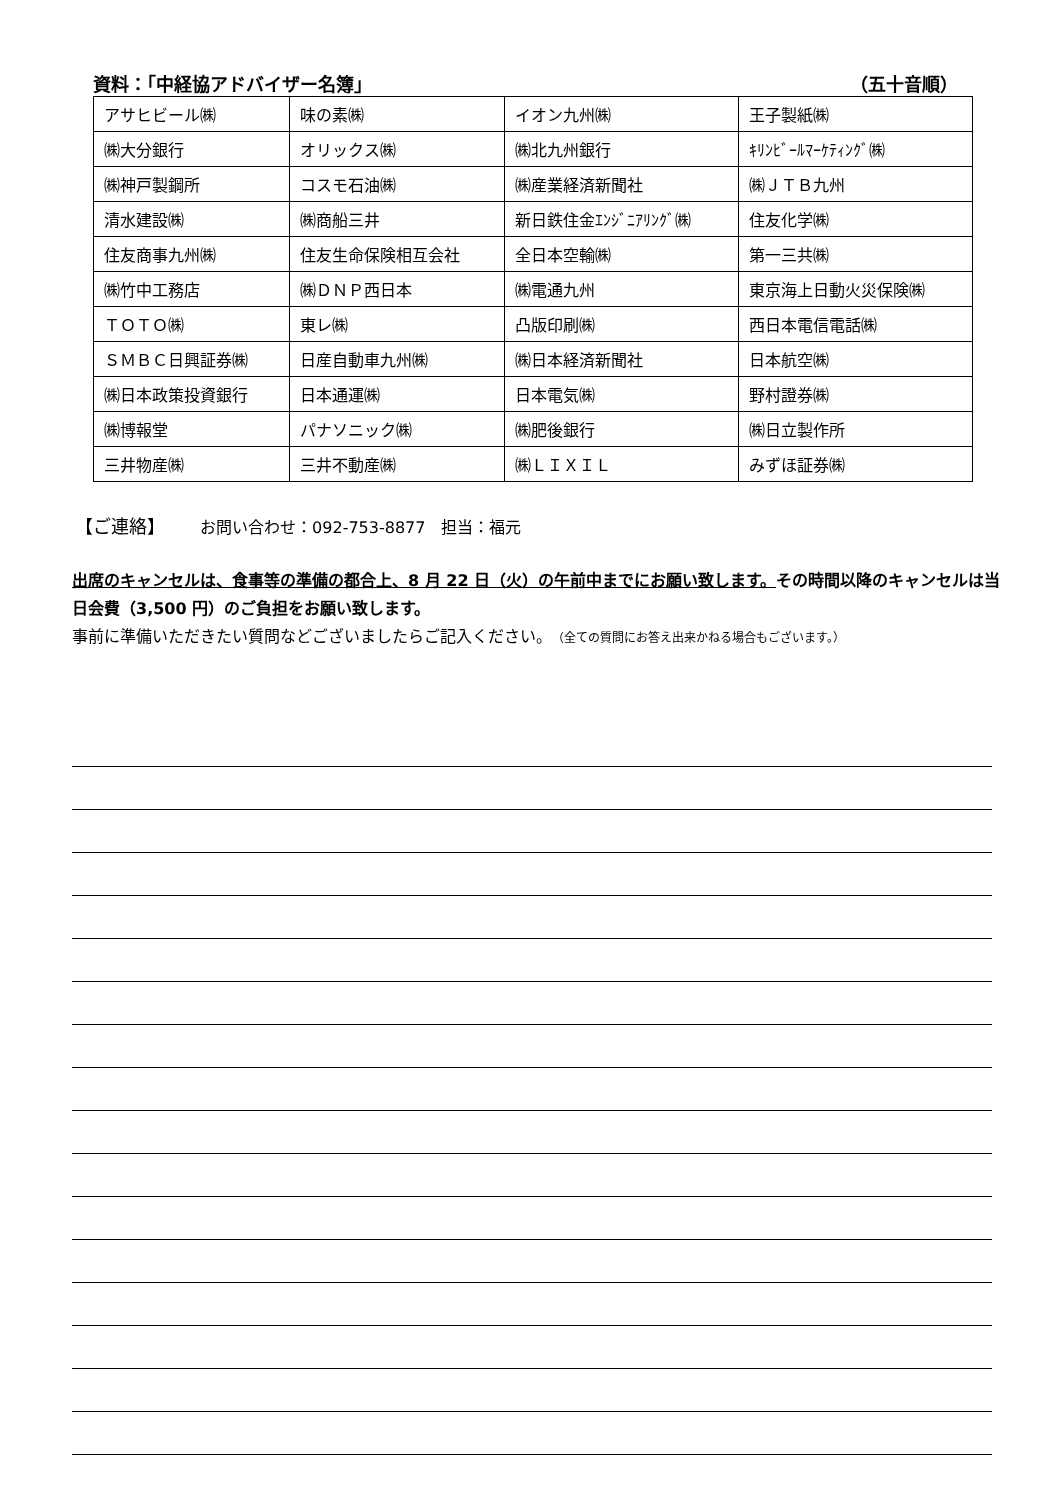資料：「中経協アドバイザー名簿」 （五十音順）
| アサヒビール㈱ | 味の素㈱ | イオン九州㈱ | 王子製紙㈱ |
| ㈱大分銀行 | オリックス㈱ | ㈱北九州銀行 | ｷﾘﾝﾋﾞｰﾙﾏｰｹﾃｨﾝｸﾞ㈱ |
| ㈱神戸製鋼所 | コスモ石油㈱ | ㈱産業経済新聞社 | ㈱ＪＴＢ九州 |
| 清水建設㈱ | ㈱商船三井 | 新日鉄住金ｴﾝｼﾞﾆｱﾘﾝｸﾞ㈱ | 住友化学㈱ |
| 住友商事九州㈱ | 住友生命保険相互会社 | 全日本空輸㈱ | 第一三共㈱ |
| ㈱竹中工務店 | ㈱ＤＮＰ西日本 | ㈱電通九州 | 東京海上日動火災保険㈱ |
| ＴＯＴＯ㈱ | 東レ㈱ | 凸版印刷㈱ | 西日本電信電話㈱ |
| ＳＭＢＣ日興証券㈱ | 日産自動車九州㈱ | ㈱日本経済新聞社 | 日本航空㈱ |
| ㈱日本政策投資銀行 | 日本通運㈱ | 日本電気㈱ | 野村證券㈱ |
| ㈱博報堂 | パナソニック㈱ | ㈱肥後銀行 | ㈱日立製作所 |
| 三井物産㈱ | 三井不動産㈱ | ㈱ＬＩＸＩＬ | みずほ証券㈱ |
【ご連絡】 お問い合わせ：092-753-8877　担当：福元
出席のキャンセルは、食事等の準備の都合上、8 月 22 日（火）の午前中までにお願い致します。その時間以降のキャンセルは当日会費（3,500 円）のご負担をお願い致します。
事前に準備いただきたい質問などございましたらご記入ください。（全ての質問にお答え出来かねる場合もございます。）